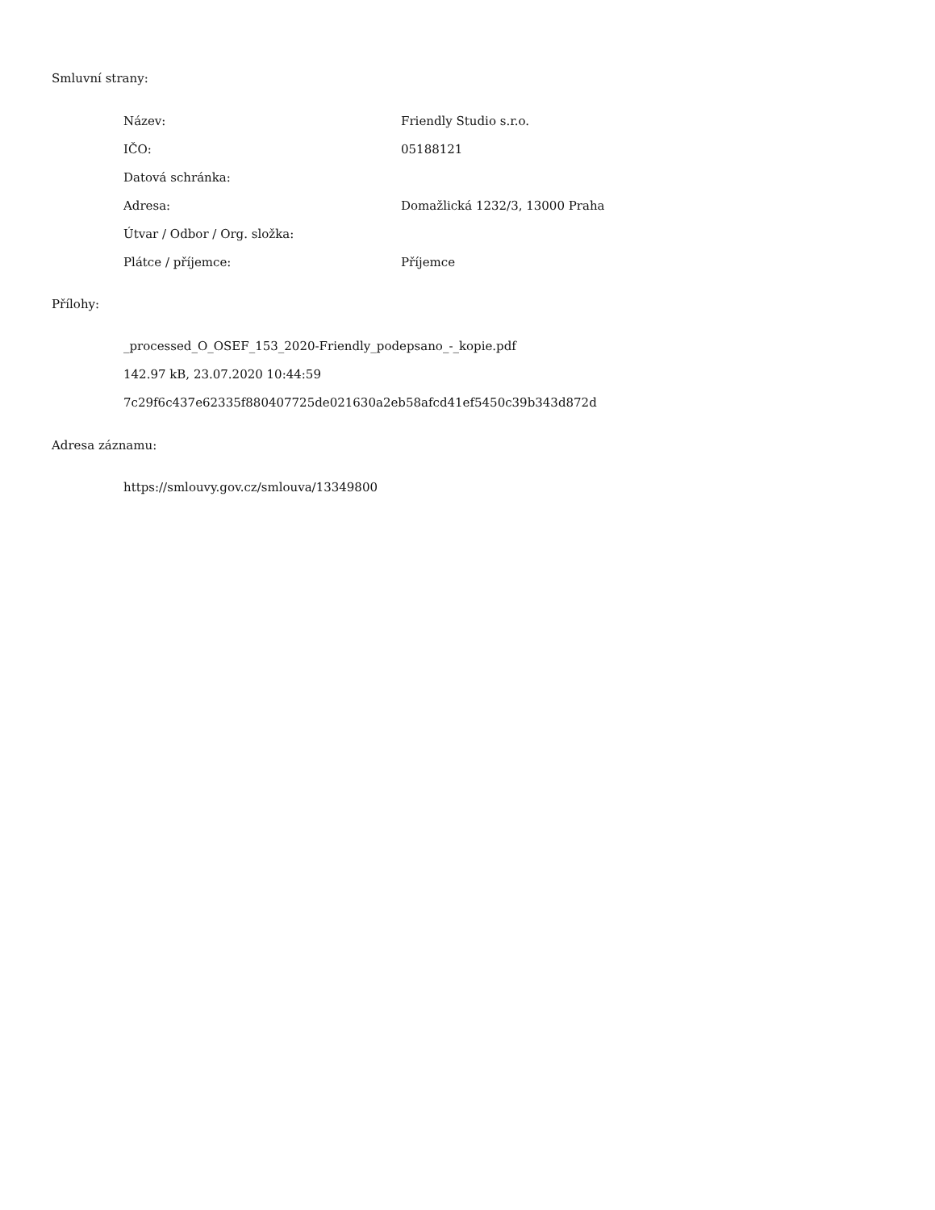Smluvní strany:
| Název: | Friendly Studio s.r.o. |
| IČO: | 05188121 |
| Datová schránka: | |
| Adresa: | Domažlická 1232/3, 13000 Praha |
| Útvar / Odbor / Org. složka: | |
| Plátce / příjemce: | Příjemce |
Přílohy:
_processed_O_OSEF_153_2020-Friendly_podepsano_-_kopie.pdf
142.97 kB, 23.07.2020 10:44:59
7c29f6c437e62335f880407725de021630a2eb58afcd41ef5450c39b343d872d
Adresa záznamu:
https://smlouvy.gov.cz/smlouva/13349800